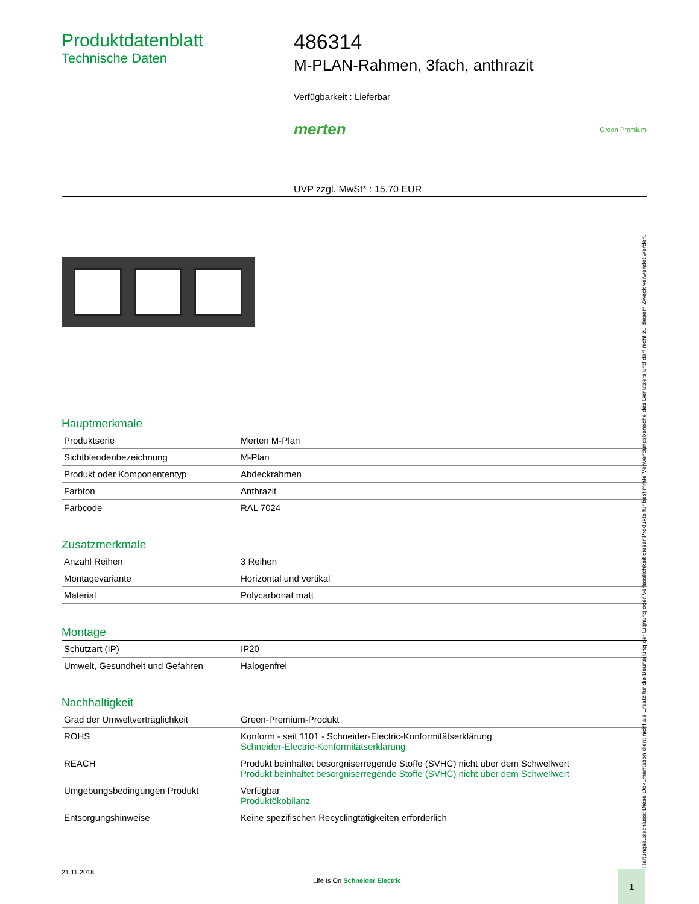Produktdatenblatt
Technische Daten
486314
M-PLAN-Rahmen, 3fach, anthrazit
Verfügbarkeit : Lieferbar
merten Green Premium
UVP zzgl. MwSt* : 15,70 EUR
Hauptmerkmale
| Produktserie | Merten M-Plan |
| Sichtblendenbezeichnung | M-Plan |
| Produkt oder Komponententyp | Abdeckrahmen |
| Farbton | Anthrazit |
| Farbcode | RAL 7024 |
Zusatzmerkmale
| Anzahl Reihen | 3 Reihen |
| Montagevariante | Horizontal und vertikal |
| Material | Polycarbonat matt |
Montage
| Schutzart (IP) | IP20 |
| Umwelt, Gesundheit und Gefahren | Halogenfrei |
Nachhaltigkeit
| Grad der Umweltverträglichkeit | Green-Premium-Produkt |
| ROHS | Konform - seit 1101 - Schneider-Electric-Konformitätserklärung Schneider-Electric-Konformitätserklärung |
| REACH | Produkt beinhaltet besorgniserregende Stoffe (SVHC) nicht über dem Schwellwert Produkt beinhaltet besorgniserregende Stoffe (SVHC) nicht über dem Schwellwert |
| Umgebungsbedingungen Produkt | Verfügbar Produktökobilanz |
| Entsorgungshinweise | Keine spezifischen Recyclingtätigkeiten erforderlich |
Haftungsausschluss: Diese Dokumentation dient nicht als Ersatz für die Beurteilung der Eignung oder Verlässlichkeit dieser Produkte für bestimmte Verwendungsbereiche des Benutzers und darf nicht zu diesem Zweck verwendet werden.
21.11.2018 Life Is On Schneider Electric 1